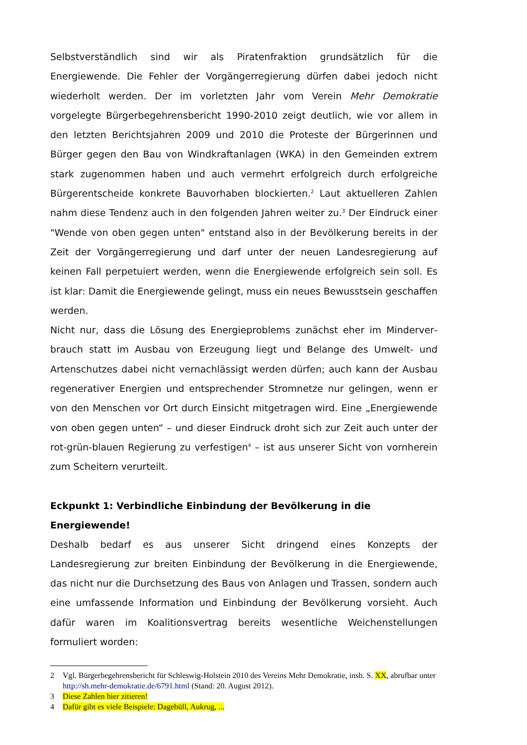Selbstverständlich sind wir als Piratenfraktion grundsätzlich für die Energiewende. Die Fehler der Vorgängerregierung dürfen dabei jedoch nicht wiederholt werden. Der im vorletzten Jahr vom Verein Mehr Demokratie vorgelegte Bürgerbegehrensbericht 1990-2010 zeigt deutlich, wie vor allem in den letzten Berichtsjahren 2009 und 2010 die Proteste der Bürgerinnen und Bürger gegen den Bau von Windkraftanlagen (WKA) in den Gemeinden extrem stark zugenommen haben und auch vermehrt erfolgreich durch erfolgreiche Bürgerentscheide konkrete Bauvorhaben blockierten.<sup>2</sup> Laut aktuelleren Zahlen nahm diese Tendenz auch in den folgenden Jahren weiter zu.<sup>3</sup> Der Eindruck einer "Wende von oben gegen unten" entstand also in der Bevölkerung bereits in der Zeit der Vorgängerregierung und darf unter der neuen Landesregierung auf keinen Fall perpetuiert werden, wenn die Energiewende erfolgreich sein soll. Es ist klar: Damit die Energiewende gelingt, muss ein neues Bewusstsein geschaffen werden.
Nicht nur, dass die Lösung des Energieproblems zunächst eher im Minderver­brauch statt im Ausbau von Erzeugung liegt und Belange des Umwelt- und Artenschutzes dabei nicht vernachlässigt werden dürfen; auch kann der Ausbau regenerativer Energien und entsprechender Stromnetze nur gelingen, wenn er von den Menschen vor Ort durch Einsicht mitgetragen wird. Eine „Energiewende von oben gegen unten“ – und dieser Eindruck droht sich zur Zeit auch unter der rot-grün-blauen Regierung zu verfestigen<sup>4</sup> – ist aus unserer Sicht von vornherein zum Scheitern verurteilt.
Eckpunkt 1: Verbindliche Einbindung der Bevölkerung in die Energiewende!
Deshalb bedarf es aus unserer Sicht dringend eines Konzepts der Landesregierung zur breiten Einbindung der Bevölkerung in die Energiewende, das nicht nur die Durchsetzung des Baus von Anlagen und Trassen, sondern auch eine umfassende Information und Einbindung der Bevölkerung vorsieht. Auch dafür waren im Koalitionsvertrag bereits wesentliche Weichenstellungen formuliert worden:
2 Vgl. Bürgerbegehrensbericht für Schleswig-Holstein 2010 des Vereins Mehr Demokratie, insb. S. XX, abrufbar unter http://sh.mehr-demokratie.de/6791.html (Stand: 20. August 2012).
3 Diese Zahlen hier zitieren!
4 Dafür gibt es viele Beispiele: Dagebüll, Aukrug, ...